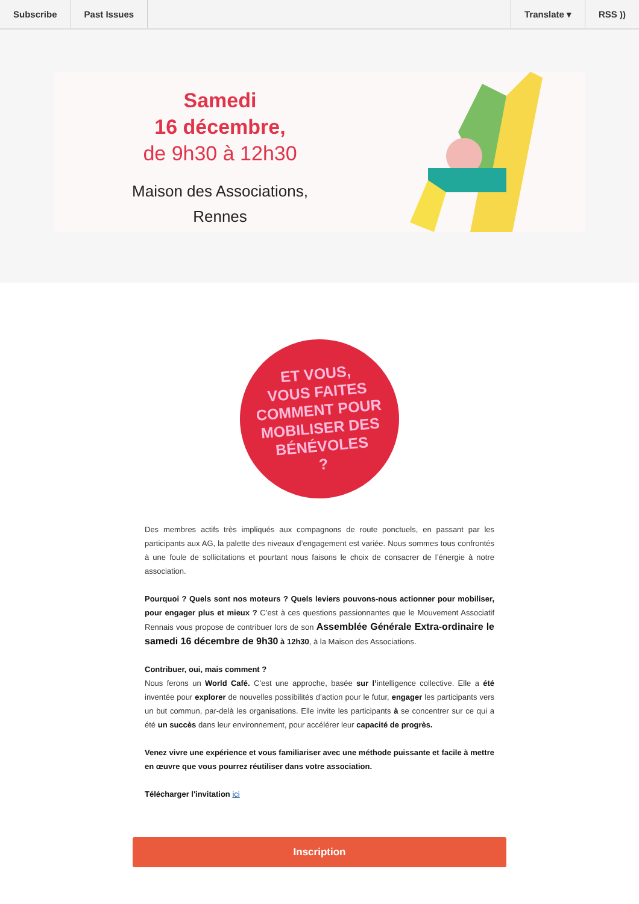Subscribe Past Issues Translate ▾ RSS ))
Samedi
16 décembre,
de 9h30 à 12h30
Maison des Associations,
Rennes
ET VOUS,
VOUS FAITES
COMMENT POUR
MOBILISER DES
BÉNÉVOLES
?
Des membres actifs très impliqués aux compagnons de route ponctuels, en passant par les participants aux AG, la palette des niveaux d’engagement est variée. Nous sommes tous confrontés à une foule de sollicitations et pourtant nous faisons le choix de consacrer de l’énergie à notre association.
Pourquoi ? Quels sont nos moteurs ? Quels leviers pouvons-nous actionner pour mobiliser, pour engager plus et mieux ? C’est à ces questions passionnantes que le Mouvement Associatif Rennais vous propose de contribuer lors de son Assemblée Générale Extra-ordinaire le samedi 16 décembre de 9h30 à 12h30, à la Maison des Associations.
Contribuer, oui, mais comment ?
Nous ferons un World Café. C’est une approche, basée sur l’intelligence collective. Elle a été inventée pour explorer de nouvelles possibilités d’action pour le futur, engager les participants vers un but commun, par-delà les organisations. Elle invite les participants à se concentrer sur ce qui a été un succès dans leur environnement, pour accélérer leur capacité de progrès.
Venez vivre une expérience et vous familiariser avec une méthode puissante et facile à mettre en œuvre que vous pourrez réutiliser dans votre association.
Télécharger l'invitation ici
Inscription